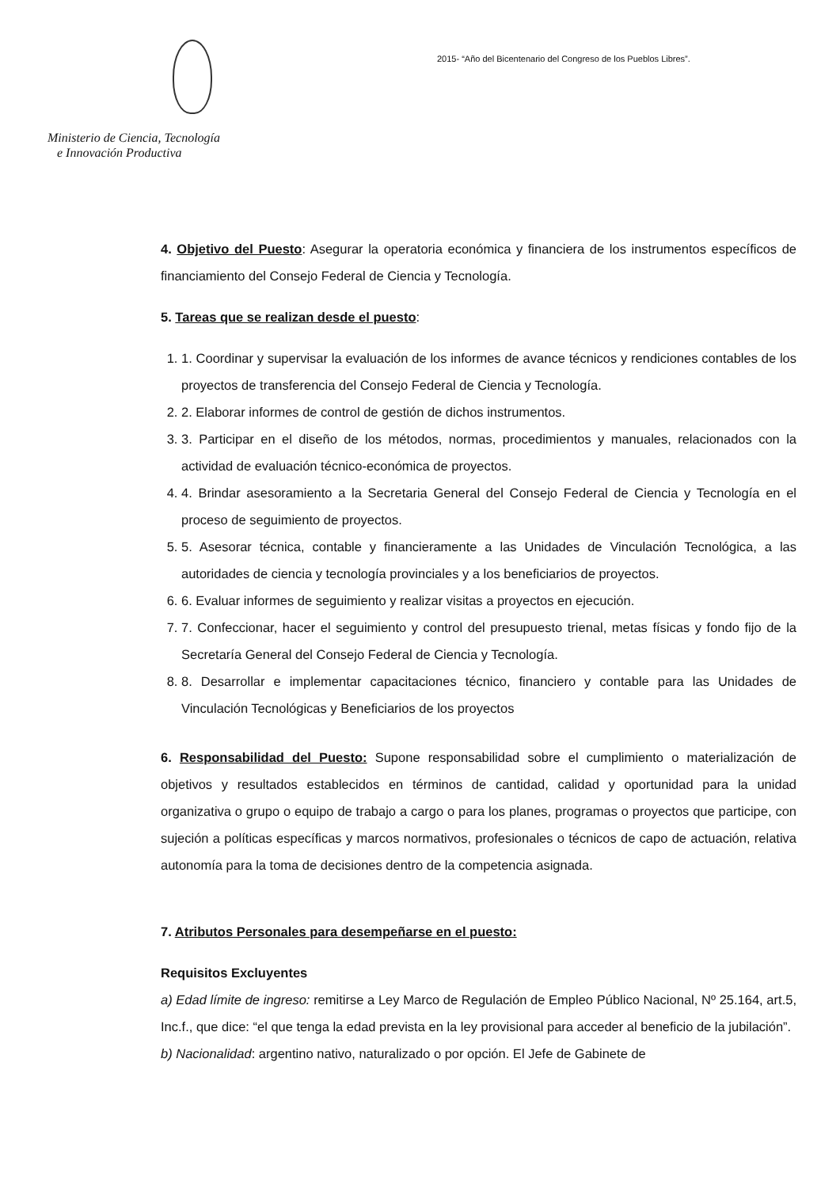Ministerio de Ciencia, Tecnología
e Innovación Productiva
2015- “Año del Bicentenario del Congreso de los Pueblos Libres”.
4. Objetivo del Puesto: Asegurar la operatoria económica y financiera de los instrumentos específicos de financiamiento del Consejo Federal de Ciencia y Tecnología.
5. Tareas que se realizan desde el puesto:
1. 1. Coordinar y supervisar la evaluación de los informes de avance técnicos y rendiciones contables de los proyectos de transferencia del Consejo Federal de Ciencia y Tecnología.
2. 2. Elaborar informes de control de gestión de dichos instrumentos.
3. 3. Participar en el diseño de los métodos, normas, procedimientos y manuales, relacionados con la actividad de evaluación técnico-económica de proyectos.
4. 4. Brindar asesoramiento a la Secretaria General del Consejo Federal de Ciencia y Tecnología en el proceso de seguimiento de proyectos.
5. 5. Asesorar técnica, contable y financieramente a las Unidades de Vinculación Tecnológica, a las autoridades de ciencia y tecnología provinciales y a los beneficiarios de proyectos.
6. 6. Evaluar informes de seguimiento y realizar visitas a proyectos en ejecución.
7. 7. Confeccionar, hacer el seguimiento y control del presupuesto trienal, metas físicas y fondo fijo de la Secretaría General del Consejo Federal de Ciencia y Tecnología.
8. 8. Desarrollar e implementar capacitaciones técnico, financiero y contable para las Unidades de Vinculación Tecnológicas y Beneficiarios de los proyectos
6. Responsabilidad del Puesto: Supone responsabilidad sobre el cumplimiento o materialización de objetivos y resultados establecidos en términos de cantidad, calidad y oportunidad para la unidad organizativa o grupo o equipo de trabajo a cargo o para los planes, programas o proyectos que participe, con sujeción a políticas específicas y marcos normativos, profesionales o técnicos de capo de actuación, relativa autonomía para la toma de decisiones dentro de la competencia asignada.
7. Atributos Personales para desempeñarse en el puesto:
Requisitos Excluyentes
a) Edad límite de ingreso: remitirse a Ley Marco de Regulación de Empleo Público Nacional, Nº 25.164, art.5, Inc.f., que dice: “el que tenga la edad prevista en la ley provisional para acceder al beneficio de la jubilación”.
b) Nacionalidad: argentino nativo, naturalizado o por opción. El Jefe de Gabinete de